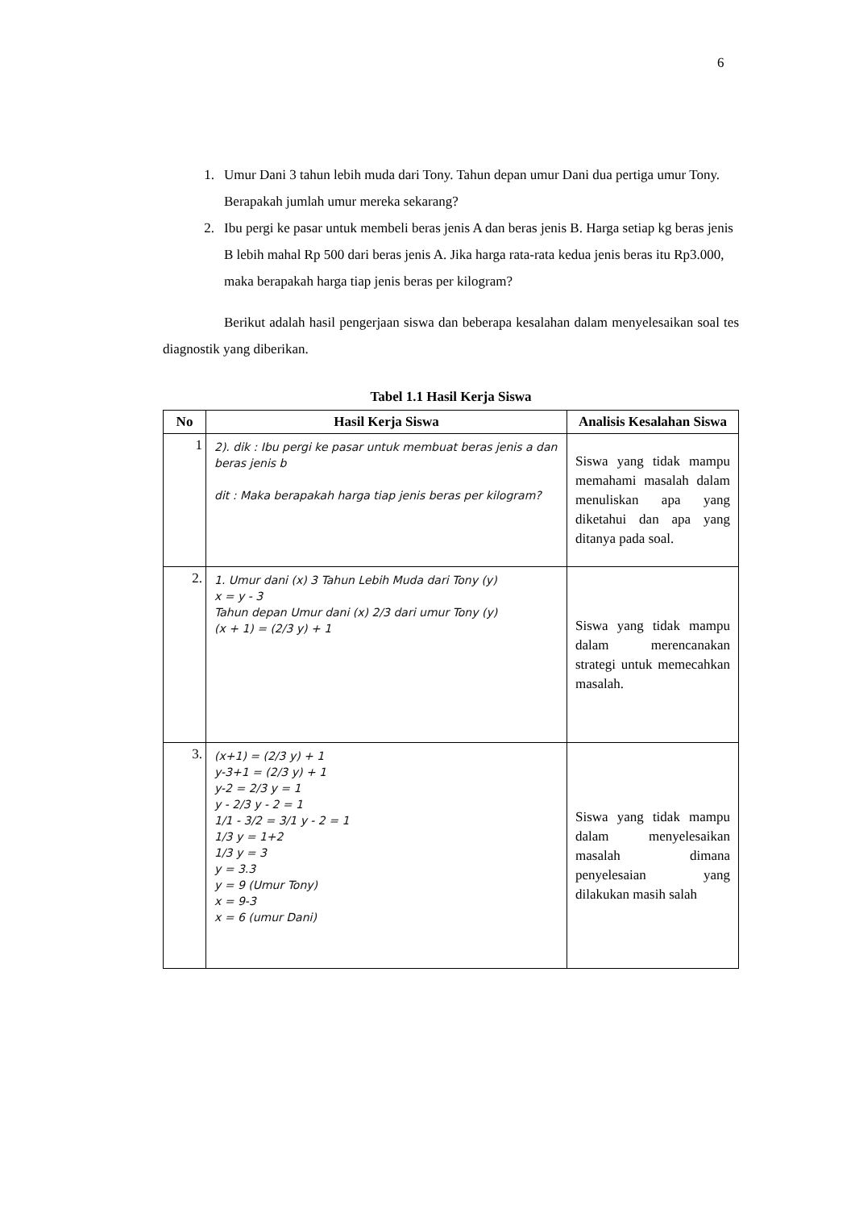6
1. Umur Dani 3 tahun lebih muda dari Tony. Tahun depan umur Dani dua pertiga umur Tony. Berapakah jumlah umur mereka sekarang?
2. Ibu pergi ke pasar untuk membeli beras jenis A dan beras jenis B. Harga setiap kg beras jenis B lebih mahal Rp 500 dari beras jenis A. Jika harga rata-rata kedua jenis beras itu Rp3.000, maka berapakah harga tiap jenis beras per kilogram?
Berikut adalah hasil pengerjaan siswa dan beberapa kesalahan dalam menyelesaikan soal tes diagnostik yang diberikan.
Tabel 1.1 Hasil Kerja Siswa
| No | Hasil Kerja Siswa | Analisis Kesalahan Siswa |
| --- | --- | --- |
| 1 | 2). dik : Ibu pergi ke pasar untuk membuat beras jenis a dan beras jenis b dit : Maka berapakah harga tiap jenis beras per kilogram? | Siswa yang tidak mampu memahami masalah dalam menuliskan apa yang diketahui dan apa yang ditanya pada soal. |
| 2. | 1. Umur dani (x) 3 Tahun Lebih Muda dari Tony (y) x = y - 3 Tahun depan Umur dani (x) 2/3 dari umur Tony (y) (x + 1) = (2/3 y) + 1 | Siswa yang tidak mampu dalam merencanakan strategi untuk memecahkan masalah. |
| 3. | (x+1) = (2/3 y) + 1 y-3+1 = (2/3 y) + 1 y-2 = 2/3 y = 1 y - 2/3 y - 2 = 1 1/1 - 3/2 = 3/1 y - 2 = 1 1/3 y = 1+2 1/3 y = 3 y = 3.3 y = 9 (Umur Tony) x = 9-3 x = 6 (umur Dani) | Siswa yang tidak mampu dalam menyelesaikan masalah dimana penyelesaian yang dilakukan masih salah |